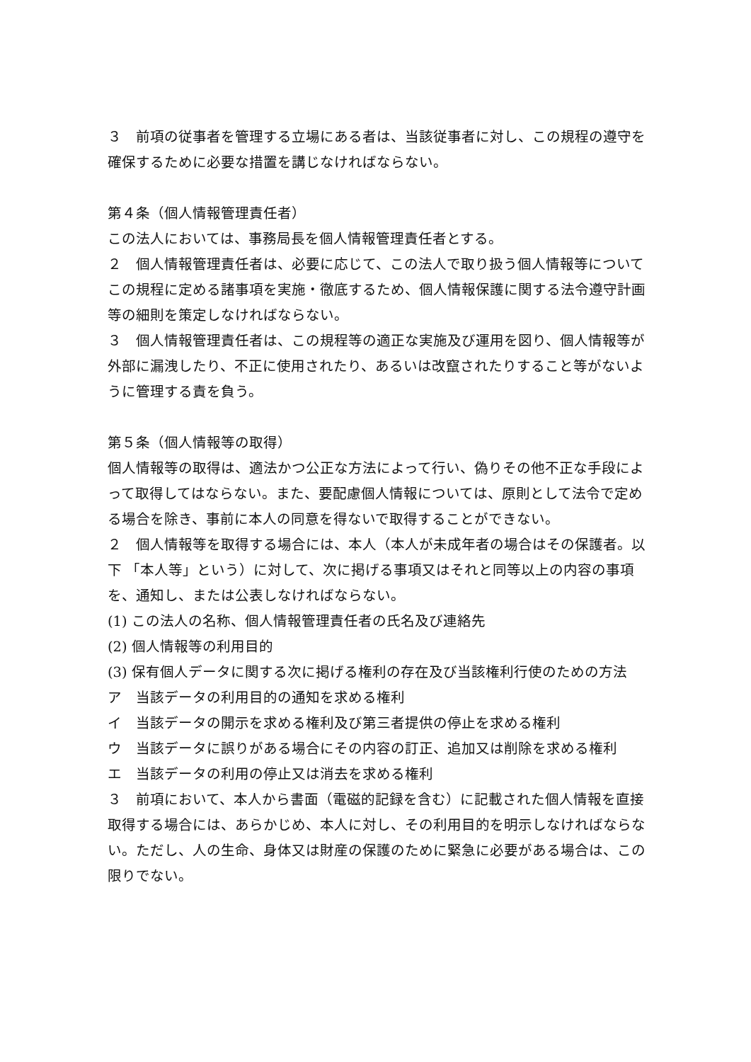３　前項の従事者を管理する立場にある者は、当該従事者に対し、この規程の遵守を確保するために必要な措置を講じなければならない。
第４条（個人情報管理責任者）
この法人においては、事務局長を個人情報管理責任者とする。
２　個人情報管理責任者は、必要に応じて、この法人で取り扱う個人情報等についてこの規程に定める諸事項を実施・徹底するため、個人情報保護に関する法令遵守計画等の細則を策定しなければならない。
３　個人情報管理責任者は、この規程等の適正な実施及び運用を図り、個人情報等が外部に漏洩したり、不正に使用されたり、あるいは改竄されたりすること等がないように管理する責を負う。
第５条（個人情報等の取得）
個人情報等の取得は、適法かつ公正な方法によって行い、偽りその他不正な手段によって取得してはならない。また、要配慮個人情報については、原則として法令で定める場合を除き、事前に本人の同意を得ないで取得することができない。
２　個人情報等を取得する場合には、本人（本人が未成年者の場合はその保護者。以下 「本人等」という）に対して、次に掲げる事項又はそれと同等以上の内容の事項を、通知し、または公表しなければならない。
(1) この法人の名称、個人情報管理責任者の氏名及び連絡先
(2) 個人情報等の利用目的
(3) 保有個人データに関する次に掲げる権利の存在及び当該権利行使のための方法
ア　当該データの利用目的の通知を求める権利
イ　当該データの開示を求める権利及び第三者提供の停止を求める権利
ウ　当該データに誤りがある場合にその内容の訂正、追加又は削除を求める権利
エ　当該データの利用の停止又は消去を求める権利
３　前項において、本人から書面（電磁的記録を含む）に記載された個人情報を直接取得する場合には、あらかじめ、本人に対し、その利用目的を明示しなければならない。ただし、人の生命、身体又は財産の保護のために緊急に必要がある場合は、この限りでない。